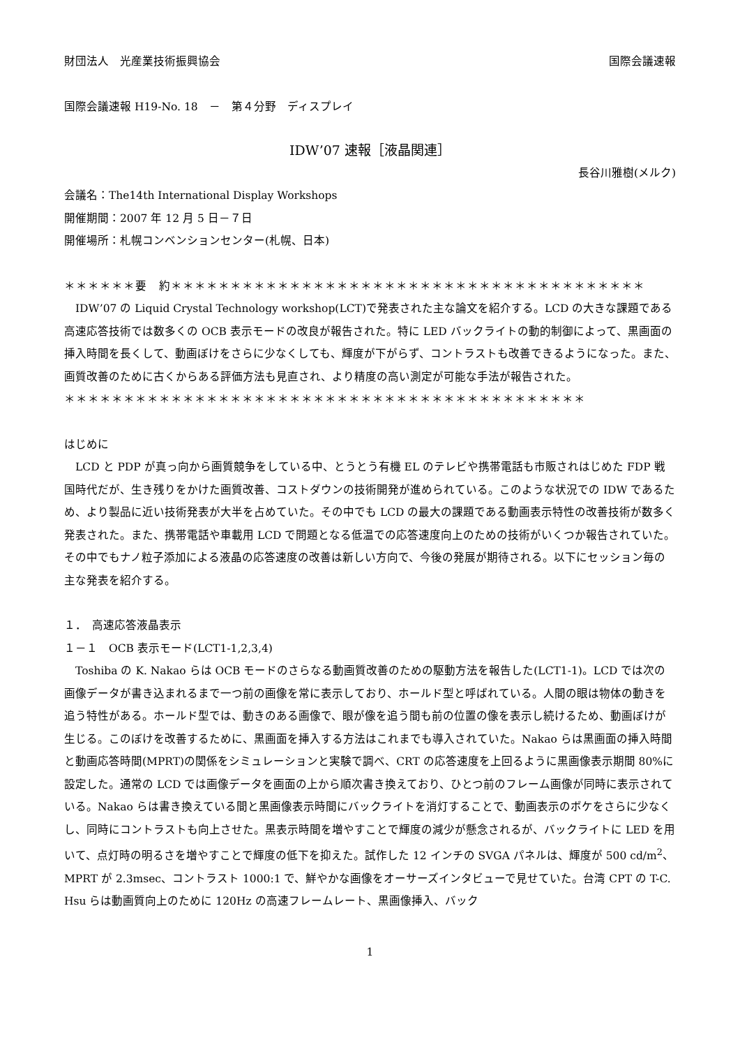財団法人　光産業技術振興協会 国際会議速報
国際会議速報 H19-No. 18　－　第４分野　ディスプレイ
IDW’07 速報［液晶関連］
長谷川雅樹(メルク)
会議名：The14th International Display Workshops
開催期間：2007 年 12 月 5 日－７日
開催場所：札幌コンベンションセンター(札幌、日本)
＊＊＊＊＊＊要　約＊＊＊＊＊＊＊＊＊＊＊＊＊＊＊＊＊＊＊＊＊＊＊＊＊＊＊＊＊＊＊＊＊＊＊＊＊＊＊＊
　IDW’07 の Liquid Crystal Technology workshop(LCT)で発表された主な論文を紹介する。LCD の大きな課題である高速応答技術では数多くの OCB 表示モードの改良が報告された。特に LED バックライトの動的制御によって、黒画面の挿入時間を長くして、動画ぼけをさらに少なくしても、輝度が下がらず、コントラストも改善できるようになった。また、画質改善のために古くからある評価方法も見直され、より精度の高い測定が可能な手法が報告された。
＊＊＊＊＊＊＊＊＊＊＊＊＊＊＊＊＊＊＊＊＊＊＊＊＊＊＊＊＊＊＊＊＊＊＊＊＊＊＊＊＊＊＊＊
はじめに
　LCD と PDP が真っ向から画質競争をしている中、とうとう有機 EL のテレビや携帯電話も市販されはじめた FDP 戦国時代だが、生き残りをかけた画質改善、コストダウンの技術開発が進められている。このような状況での IDW であるため、より製品に近い技術発表が大半を占めていた。その中でも LCD の最大の課題である動画表示特性の改善技術が数多く発表された。また、携帯電話や車載用 LCD で問題となる低温での応答速度向上のための技術がいくつか報告されていた。その中でもナノ粒子添加による液晶の応答速度の改善は新しい方向で、今後の発展が期待される。以下にセッション毎の主な発表を紹介する。
１．　高速応答液晶表示
１－１　OCB 表示モード(LCT1-1,2,3,4)
　Toshiba の K. Nakao らは OCB モードのさらなる動画質改善のための駆動方法を報告した(LCT1-1)。LCD では次の画像データが書き込まれるまで一つ前の画像を常に表示しており、ホールド型と呼ばれている。人間の眼は物体の動きを追う特性がある。ホールド型では、動きのある画像で、眼が像を追う間も前の位置の像を表示し続けるため、動画ぼけが生じる。このぼけを改善するために、黒画面を挿入する方法はこれまでも導入されていた。Nakao らは黒画面の挿入時間と動画応答時間(MPRT)の関係をシミュレーションと実験で調べ、CRT の応答速度を上回るように黒画像表示期間 80%に設定した。通常の LCD では画像データを画面の上から順次書き換えており、ひとつ前のフレーム画像が同時に表示されている。Nakao らは書き換えている間と黒画像表示時間にバックライトを消灯することで、動画表示のボケをさらに少なくし、同時にコントラストも向上させた。黒表示時間を増やすことで輝度の減少が懸念されるが、バックライトに LED を用いて、点灯時の明るさを増やすことで輝度の低下を抑えた。試作した 12 インチの SVGA パネルは、輝度が 500 cd/m<sup>2</sup>、MPRT が 2.3msec、コントラスト 1000:1 で、鮮やかな画像をオーサーズインタビューで見せていた。台湾 CPT の T-C. Hsu らは動画質向上のために 120Hz の高速フレームレート、黒画像挿入、バック
1